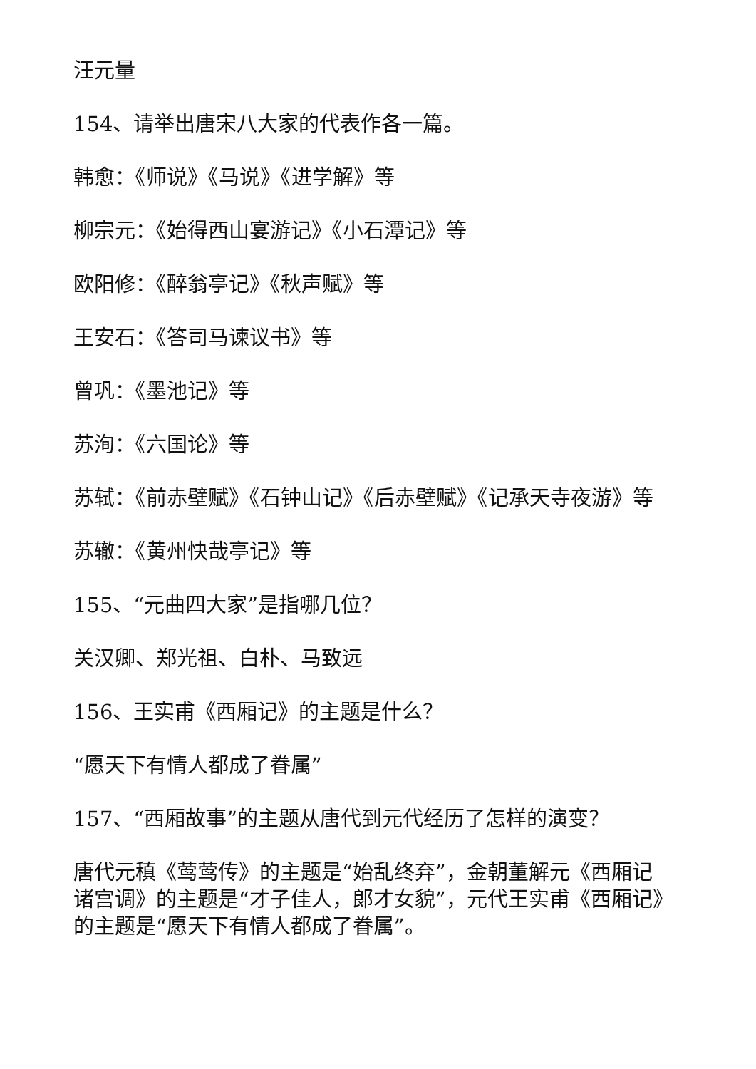汪元量
154、请举出唐宋八大家的代表作各一篇。
韩愈：《师说》《马说》《进学解》等
柳宗元：《始得西山宴游记》《小石潭记》等
欧阳修：《醉翁亭记》《秋声赋》等
王安石：《答司马谏议书》等
曾巩：《墨池记》等
苏洵：《六国论》等
苏轼：《前赤壁赋》《石钟山记》《后赤壁赋》《记承天寺夜游》等
苏辙：《黄州快哉亭记》等
155、“元曲四大家”是指哪几位？
关汉卿、郑光祖、白朴、马致远
156、王实甫《西厢记》的主题是什么？
“愿天下有情人都成了眷属”
157、“西厢故事”的主题从唐代到元代经历了怎样的演变？
唐代元稹《莺莺传》的主题是“始乱终弃”，金朝董解元《西厢记诸宫调》的主题是“才子佳人，郎才女貌”，元代王实甫《西厢记》的主题是“愿天下有情人都成了眷属”。